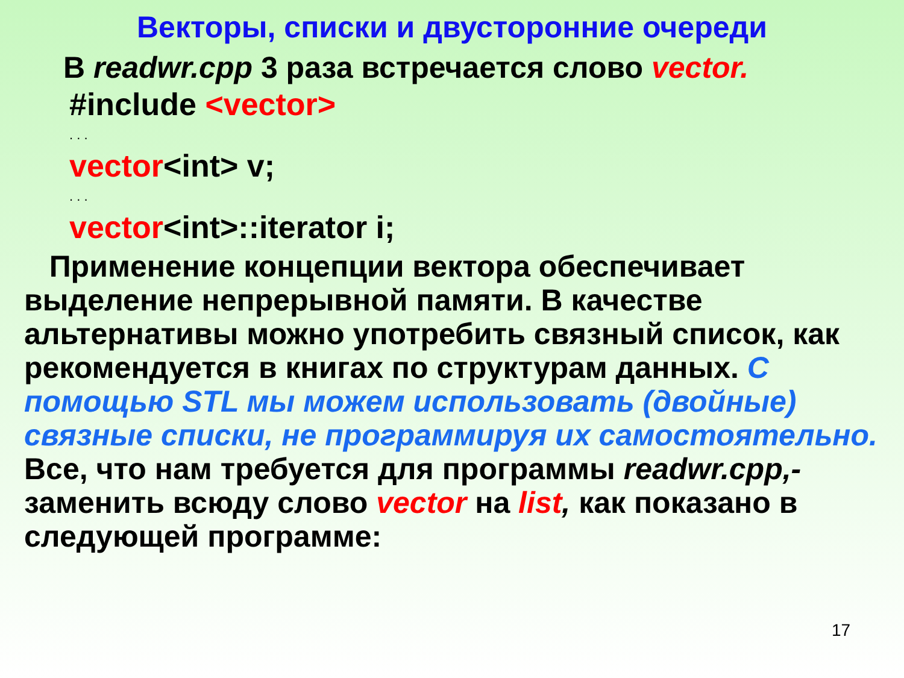Векторы, списки и двусторонние очереди
В readwr.cpp 3 раза встречается слово vector.
#include <vector>
. . .
vector<int> v;
. . .
vector<int>::iterator i;
Применение концепции вектора обеспечивает выделение непрерывной памяти. В качестве альтернативы можно употребить связный список, как рекомендуется в книгах по структурам данных. С помощью STL мы можем использовать (двойные) связные списки, не программируя их самостоятельно. Все, что нам требуется для программы readwr.cpp,- заменить всюду слово vector на list, как показано в следующей программе:
17